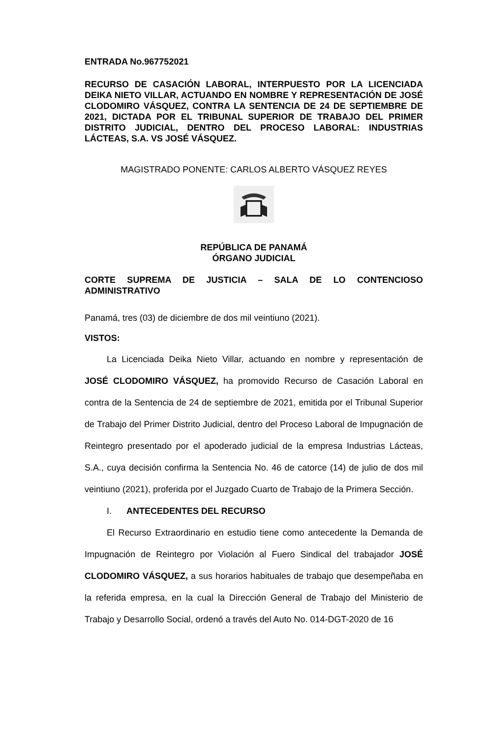ENTRADA No.967752021
RECURSO DE CASACIÓN LABORAL, INTERPUESTO POR LA LICENCIADA DEIKA NIETO VILLAR, ACTUANDO EN NOMBRE Y REPRESENTACIÓN DE JOSÉ CLODOMIRO VÁSQUEZ, CONTRA LA SENTENCIA DE 24 DE SEPTIEMBRE DE 2021, DICTADA POR EL TRIBUNAL SUPERIOR DE TRABAJO DEL PRIMER DISTRITO JUDICIAL, DENTRO DEL PROCESO LABORAL: INDUSTRIAS LÁCTEAS, S.A. VS JOSÉ VÁSQUEZ.
MAGISTRADO PONENTE: CARLOS ALBERTO VÁSQUEZ REYES
REPÚBLICA DE PANAMÁ
ÓRGANO JUDICIAL
CORTE SUPREMA DE JUSTICIA – SALA DE LO CONTENCIOSO ADMINISTRATIVO
Panamá, tres (03) de diciembre de dos mil veintiuno (2021).
VISTOS:
La Licenciada Deika Nieto Villar, actuando en nombre y representación de JOSÉ CLODOMIRO VÁSQUEZ, ha promovido Recurso de Casación Laboral en contra de la Sentencia de 24 de septiembre de 2021, emitida por el Tribunal Superior de Trabajo del Primer Distrito Judicial, dentro del Proceso Laboral de Impugnación de Reintegro presentado por el apoderado judicial de la empresa Industrias Lácteas, S.A., cuya decisión confirma la Sentencia No. 46 de catorce (14) de julio de dos mil veintiuno (2021), proferida por el Juzgado Cuarto de Trabajo de la Primera Sección.
I. ANTECEDENTES DEL RECURSO
El Recurso Extraordinario en estudio tiene como antecedente la Demanda de Impugnación de Reintegro por Violación al Fuero Sindical del trabajador JOSÉ CLODOMIRO VÁSQUEZ, a sus horarios habituales de trabajo que desempeñaba en la referida empresa, en la cual la Dirección General de Trabajo del Ministerio de Trabajo y Desarrollo Social, ordenó a través del Auto No. 014-DGT-2020 de 16